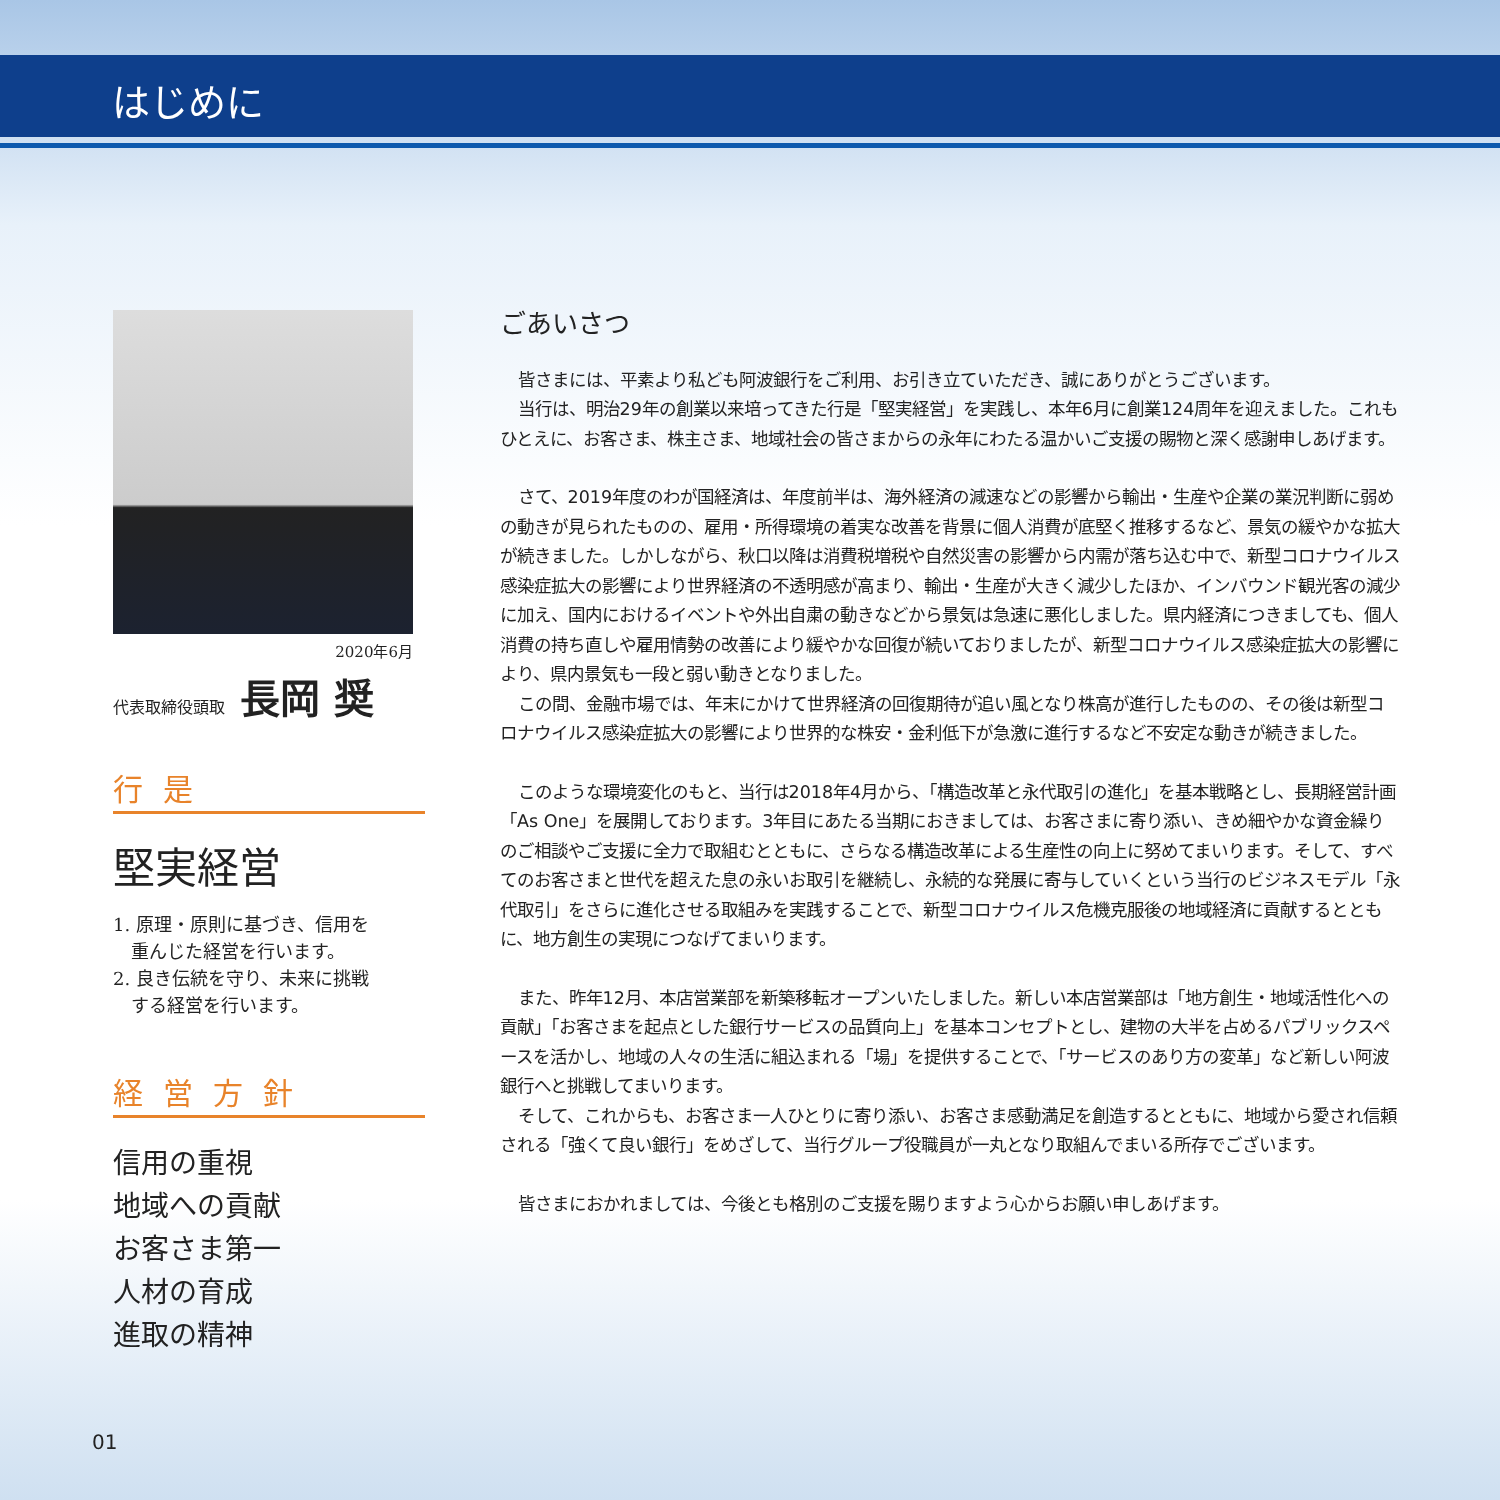はじめに
2020年6月
代表取締役頭取 長岡 奨
行是
堅実経営
1. 原理・原則に基づき、信用を
　重んじた経営を行います。
2. 良き伝統を守り、未来に挑戦
　する経営を行います。
経営方針
信用の重視
地域への貢献
お客さま第一
人材の育成
進取の精神
ごあいさつ
皆さまには、平素より私ども阿波銀行をご利用、お引き立ていただき、誠にありがとうございます。
当行は、明治29年の創業以来培ってきた行是「堅実経営」を実践し、本年6月に創業124周年を迎えました。これもひとえに、お客さま、株主さま、地域社会の皆さまからの永年にわたる温かいご支援の賜物と深く感謝申しあげます。
さて、2019年度のわが国経済は、年度前半は、海外経済の減速などの影響から輸出・生産や企業の業況判断に弱めの動きが見られたものの、雇用・所得環境の着実な改善を背景に個人消費が底堅く推移するなど、景気の緩やかな拡大が続きました。しかしながら、秋口以降は消費税増税や自然災害の影響から内需が落ち込む中で、新型コロナウイルス感染症拡大の影響により世界経済の不透明感が高まり、輸出・生産が大きく減少したほか、インバウンド観光客の減少に加え、国内におけるイベントや外出自粛の動きなどから景気は急速に悪化しました。県内経済につきましても、個人消費の持ち直しや雇用情勢の改善により緩やかな回復が続いておりましたが、新型コロナウイルス感染症拡大の影響により、県内景気も一段と弱い動きとなりました。
この間、金融市場では、年末にかけて世界経済の回復期待が追い風となり株高が進行したものの、その後は新型コロナウイルス感染症拡大の影響により世界的な株安・金利低下が急激に進行するなど不安定な動きが続きました。
このような環境変化のもと、当行は2018年4月から、「構造改革と永代取引の進化」を基本戦略とし、長期経営計画「As One」を展開しております。3年目にあたる当期におきましては、お客さまに寄り添い、きめ細やかな資金繰りのご相談やご支援に全力で取組むとともに、さらなる構造改革による生産性の向上に努めてまいります。そして、すべてのお客さまと世代を超えた息の永いお取引を継続し、永続的な発展に寄与していくという当行のビジネスモデル「永代取引」をさらに進化させる取組みを実践することで、新型コロナウイルス危機克服後の地域経済に貢献するとともに、地方創生の実現につなげてまいります。
また、昨年12月、本店営業部を新築移転オープンいたしました。新しい本店営業部は「地方創生・地域活性化への貢献」「お客さまを起点とした銀行サービスの品質向上」を基本コンセプトとし、建物の大半を占めるパブリックスペースを活かし、地域の人々の生活に組込まれる「場」を提供することで、「サービスのあり方の変革」など新しい阿波銀行へと挑戦してまいります。
そして、これからも、お客さま一人ひとりに寄り添い、お客さま感動満足を創造するとともに、地域から愛され信頼される「強くて良い銀行」をめざして、当行グループ役職員が一丸となり取組んでまいる所存でございます。
皆さまにおかれましては、今後とも格別のご支援を賜りますよう心からお願い申しあげます。
01